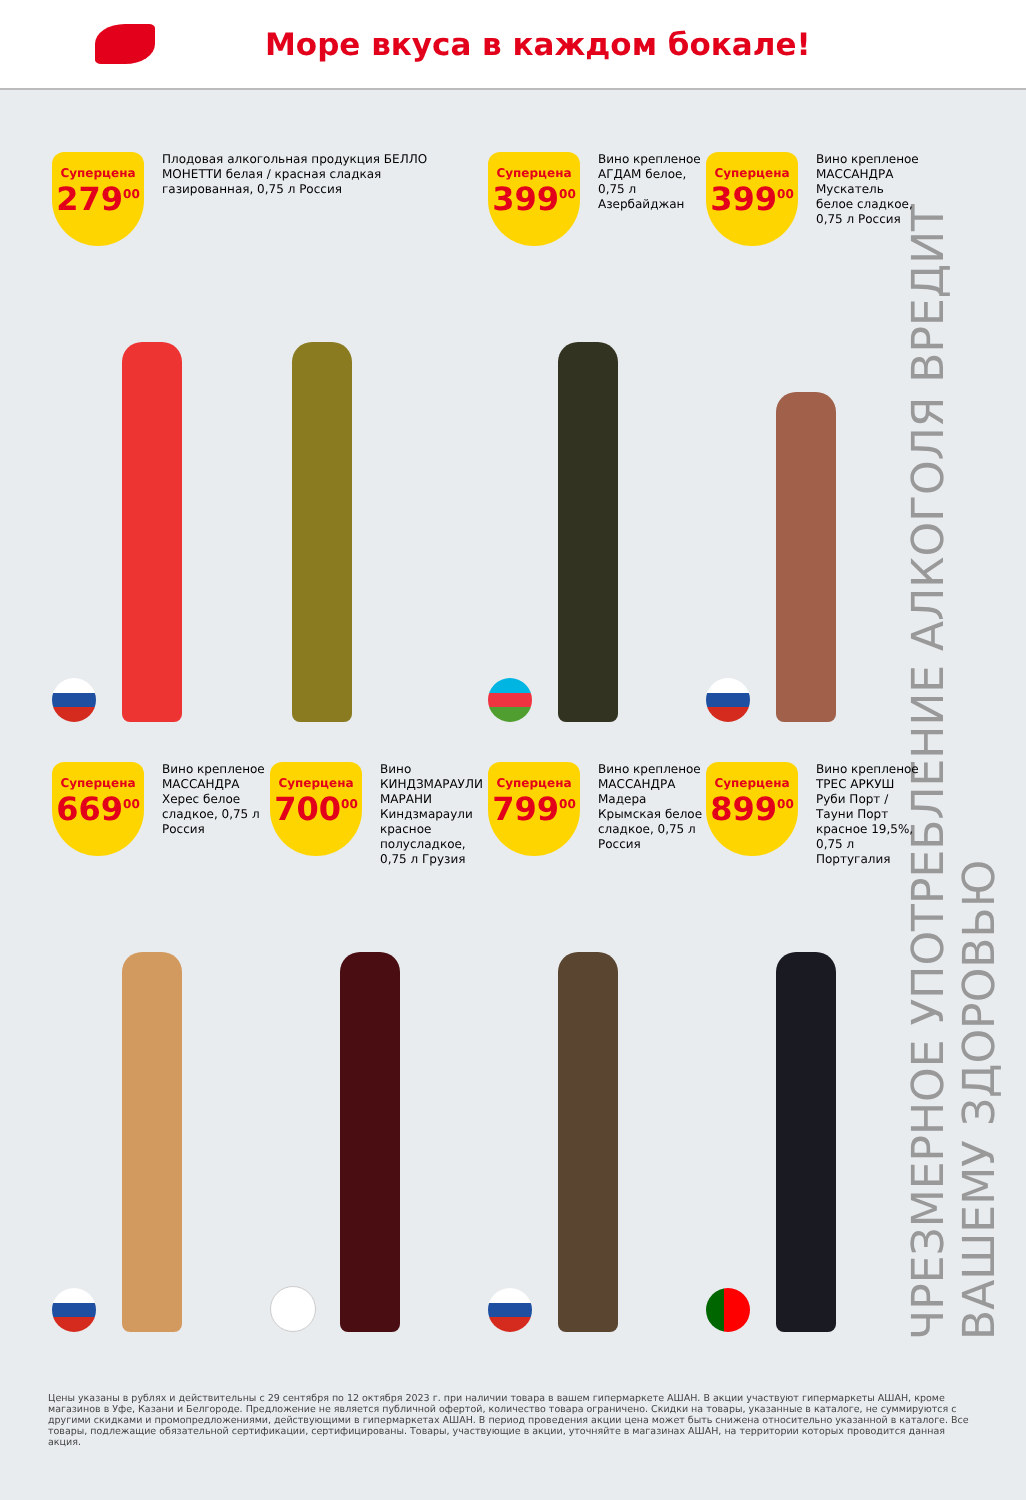Море вкуса в каждом бокале!
ЧРЕЗМЕРНОЕ УПОТРЕБЛЕНИЕ АЛКОГОЛЯ ВРЕДИТ ВАШЕМУ ЗДОРОВЬЮ
Суперцена
279<sup>00</sup>
Плодовая алкогольная продукция БЕЛЛО МОНЕТТИ белая / красная сладкая газированная, 0,75 л Россия
Суперцена
399<sup>00</sup>
Вино крепленое АГДАМ белое, 0,75 л Азербайджан
Суперцена
399<sup>00</sup>
Вино крепленое МАССАНДРА Мускатель белое сладкое, 0,75 л Россия
Суперцена
669<sup>00</sup>
Вино крепленое МАССАНДРА Херес белое сладкое, 0,75 л Россия
Суперцена
700<sup>00</sup>
Вино КИНДЗМАРАУЛИ МАРАНИ Киндзмараули красное полусладкое, 0,75 л Грузия
Суперцена
799<sup>00</sup>
Вино крепленое МАССАНДРА Мадера Крымская белое сладкое, 0,75 л Россия
Суперцена
899<sup>00</sup>
Вино крепленое ТРЕС АРКУШ Руби Порт / Тауни Порт красное 19,5%, 0,75 л Португалия
Цены указаны в рублях и действительны с 29 сентября по 12 октября 2023 г. при наличии товара в вашем гипермаркете АШАН. В акции участвуют гипермаркеты АШАН, кроме магазинов в Уфе, Казани и Белгороде. Предложение не является публичной офертой, количество товара ограничено. Скидки на товары, указанные в каталоге, не суммируются с другими скидками и промопредложениями, действующими в гипермаркетах АШАН. В период проведения акции цена может быть снижена относительно указанной в каталоге. Все товары, подлежащие обязательной сертификации, сертифицированы. Товары, участвующие в акции, уточняйте в магазинах АШАН, на территории которых проводится данная акция.